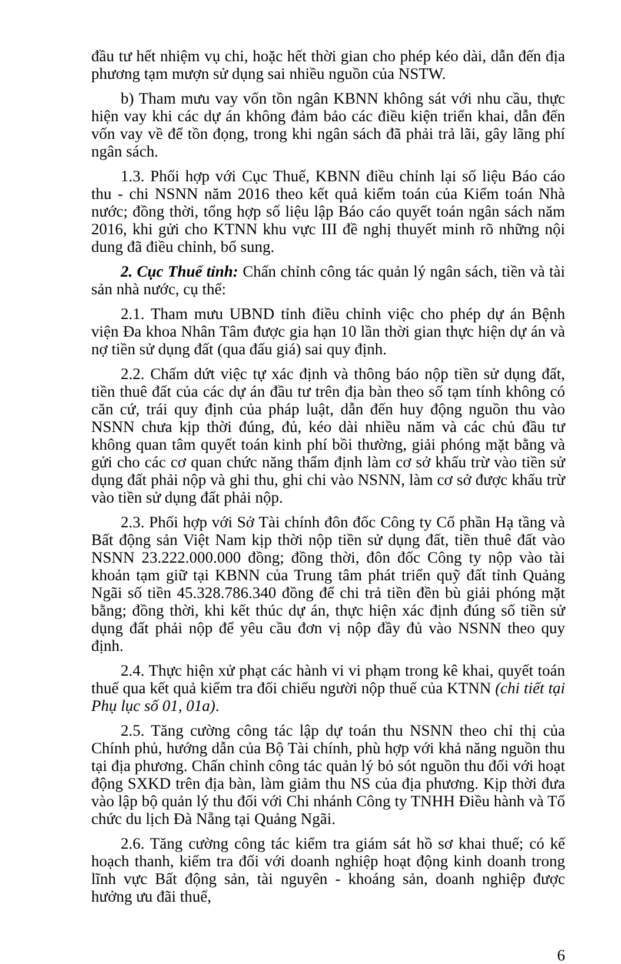đầu tư hết nhiệm vụ chi, hoặc hết thời gian cho phép kéo dài, dẫn đến địa phương tạm mượn sử dụng sai nhiều nguồn của NSTW.
b) Tham mưu vay vốn tồn ngân KBNN không sát với nhu cầu, thực hiện vay khi các dự án không đảm bảo các điều kiện triển khai, dẫn đến vốn vay về để tồn đọng, trong khi ngân sách đã phải trả lãi, gây lãng phí ngân sách.
1.3. Phối hợp với Cục Thuế, KBNN điều chỉnh lại số liệu Báo cáo thu - chi NSNN năm 2016 theo kết quả kiểm toán của Kiểm toán Nhà nước; đồng thời, tổng hợp số liệu lập Báo cáo quyết toán ngân sách năm 2016, khi gửi cho KTNN khu vực III đề nghị thuyết minh rõ những nội dung đã điều chỉnh, bổ sung.
2. Cục Thuế tỉnh: Chấn chỉnh công tác quản lý ngân sách, tiền và tài sản nhà nước, cụ thể:
2.1. Tham mưu UBND tỉnh điều chỉnh việc cho phép dự án Bệnh viện Đa khoa Nhân Tâm được gia hạn 10 lần thời gian thực hiện dự án và nợ tiền sử dụng đất (qua đấu giá) sai quy định.
2.2. Chấm dứt việc tự xác định và thông báo nộp tiền sử dụng đất, tiền thuê đất của các dự án đầu tư trên địa bàn theo số tạm tính không có căn cứ, trái quy định của pháp luật, dẫn đến huy động nguồn thu vào NSNN chưa kịp thời đúng, đủ, kéo dài nhiều năm và các chủ đầu tư không quan tâm quyết toán kinh phí bồi thường, giải phóng mặt bằng và gửi cho các cơ quan chức năng thẩm định làm cơ sở khấu trừ vào tiền sử dụng đất phải nộp và ghi thu, ghi chi vào NSNN, làm cơ sở được khấu trừ vào tiền sử dụng đất phải nộp.
2.3. Phối hợp với Sở Tài chính đôn đốc Công ty Cổ phần Hạ tầng và Bất động sản Việt Nam kịp thời nộp tiền sử dụng đất, tiền thuê đất vào NSNN 23.222.000.000 đồng; đồng thời, đôn đốc Công ty nộp vào tài khoản tạm giữ tại KBNN của Trung tâm phát triển quỹ đất tỉnh Quảng Ngãi số tiền 45.328.786.340 đồng để chi trả tiền đền bù giải phóng mặt bằng; đồng thời, khi kết thúc dự án, thực hiện xác định đúng số tiền sử dụng đất phải nộp để yêu cầu đơn vị nộp đầy đủ vào NSNN theo quy định.
2.4. Thực hiện xử phạt các hành vi vi phạm trong kê khai, quyết toán thuế qua kết quả kiểm tra đối chiếu người nộp thuế của KTNN (chi tiết tại Phụ lục số 01, 01a).
2.5. Tăng cường công tác lập dự toán thu NSNN theo chỉ thị của Chính phủ, hướng dẫn của Bộ Tài chính, phù hợp với khả năng nguồn thu tại địa phương. Chấn chỉnh công tác quản lý bỏ sót nguồn thu đối với hoạt động SXKD trên địa bàn, làm giảm thu NS của địa phương. Kịp thời đưa vào lập bộ quản lý thu đối với Chi nhánh Công ty TNHH Điều hành và Tổ chức du lịch Đà Nẵng tại Quảng Ngãi.
2.6. Tăng cường công tác kiểm tra giám sát hồ sơ khai thuế; có kế hoạch thanh, kiểm tra đối với doanh nghiệp hoạt động kinh doanh trong lĩnh vực Bất động sản, tài nguyên - khoáng sản, doanh nghiệp được hưởng ưu đãi thuế,
6